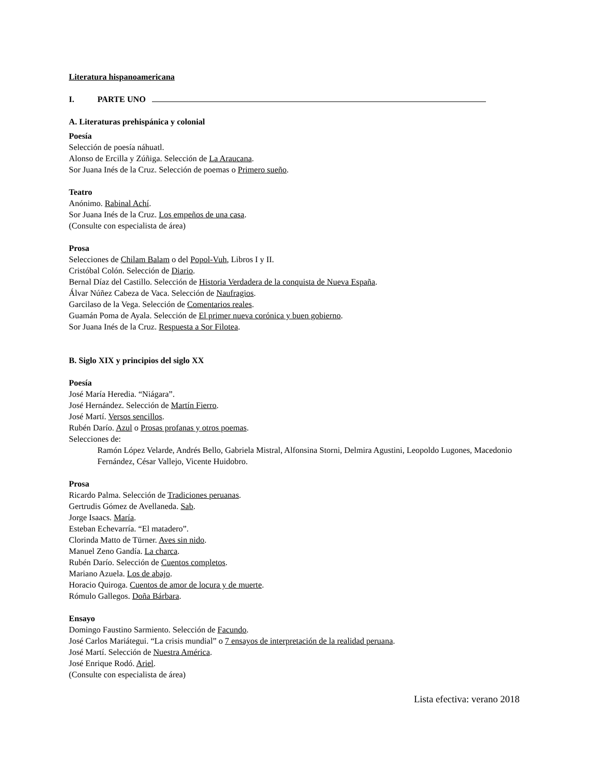Literatura hispanoamericana
I. PARTE UNO
A. Literaturas prehispánica y colonial
Poesía
Selección de poesía náhuatl.
Alonso de Ercilla y Zúñiga. Selección de La Araucana.
Sor Juana Inés de la Cruz. Selección de poemas o Primero sueño.
Teatro
Anónimo. Rabinal Achí.
Sor Juana Inés de la Cruz. Los empeños de una casa.
(Consulte con especialista de área)
Prosa
Selecciones de Chilam Balam o del Popol-Vuh, Libros I y II.
Cristóbal Colón. Selección de Diario.
Bernal Díaz del Castillo. Selección de Historia Verdadera de la conquista de Nueva España.
Álvar Núñez Cabeza de Vaca. Selección de Naufragios.
Garcilaso de la Vega. Selección de Comentarios reales.
Guamán Poma de Ayala. Selección de El primer nueva corónica y buen gobierno.
Sor Juana Inés de la Cruz. Respuesta a Sor Filotea.
B. Siglo XIX y principios del siglo XX
Poesía
José María Heredia. “Niágara”.
José Hernández. Selección de Martín Fierro.
José Martí. Versos sencillos.
Rubén Darío. Azul o Prosas profanas y otros poemas.
Selecciones de:
Ramón López Velarde, Andrés Bello, Gabriela Mistral, Alfonsina Storni, Delmira Agustini, Leopoldo Lugones, Macedonio Fernández, César Vallejo, Vicente Huidobro.
Prosa
Ricardo Palma. Selección de Tradiciones peruanas.
Gertrudis Gómez de Avellaneda. Sab.
Jorge Isaacs. María.
Esteban Echevarría. “El matadero”.
Clorinda Matto de Türner. Aves sin nido.
Manuel Zeno Gandía. La charca.
Rubén Darío. Selección de Cuentos completos.
Mariano Azuela. Los de abajo.
Horacio Quiroga. Cuentos de amor de locura y de muerte.
Rómulo Gallegos. Doña Bárbara.
Ensayo
Domingo Faustino Sarmiento. Selección de Facundo.
José Carlos Mariátegui. “La crisis mundial” o 7 ensayos de interpretación de la realidad peruana.
José Martí. Selección de Nuestra América.
José Enrique Rodó. Ariel.
(Consulte con especialista de área)
Lista efectiva: verano 2018